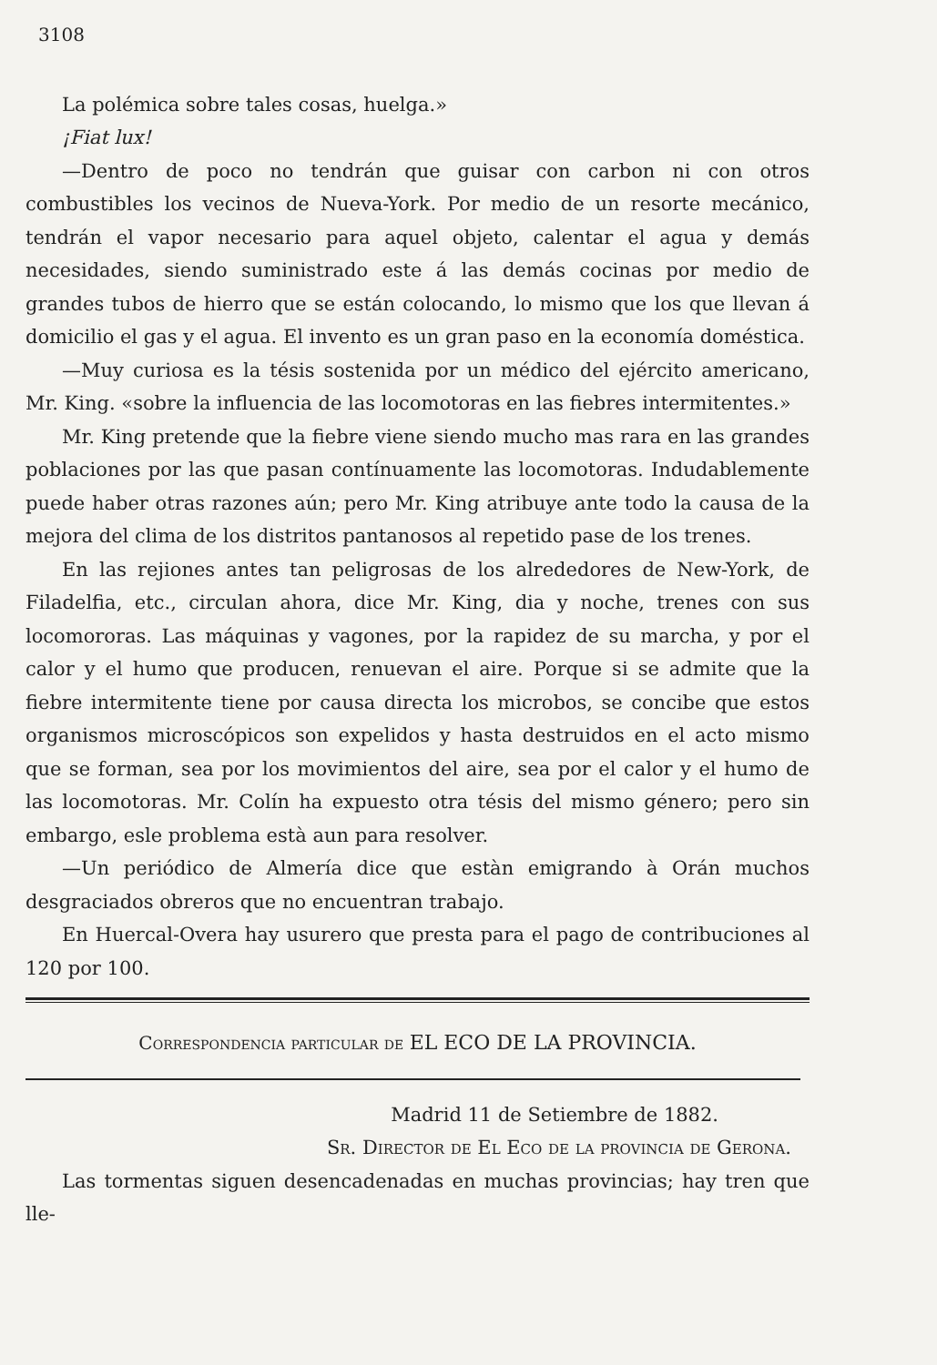3108
La polémica sobre tales cosas, huelga.»
¡Fiat lux!
—Dentro de poco no tendrán que guisar con carbon ni con otros combustibles los vecinos de Nueva-York. Por medio de un resorte mecánico, tendrán el vapor necesario para aquel objeto, calentar el agua y demás necesidades, siendo suministrado este á las demás cocinas por medio de grandes tubos de hierro que se están colocando, lo mismo que los que llevan á domicilio el gas y el agua. El invento es un gran paso en la economía doméstica.
—Muy curiosa es la tésis sostenida por un médico del ejército americano, Mr. King. «sobre la influencia de las locomotoras en las fiebres intermitentes.»
Mr. King pretende que la fiebre viene siendo mucho mas rara en las grandes poblaciones por las que pasan contínuamente las locomotoras. Indudablemente puede haber otras razones aún; pero Mr. King atribuye ante todo la causa de la mejora del clima de los distritos pantanosos al repetido pase de los trenes.
En las rejiones antes tan peligrosas de los alrededores de New-York, de Filadelfia, etc., circulan ahora, dice Mr. King, dia y noche, trenes con sus locomororas. Las máquinas y vagones, por la rapidez de su marcha, y por el calor y el humo que producen, renuevan el aire. Porque si se admite que la fiebre intermitente tiene por causa directa los microbos, se concibe que estos organismos microscópicos son expelidos y hasta destruidos en el acto mismo que se forman, sea por los movimientos del aire, sea por el calor y el humo de las locomotoras. Mr. Colín ha expuesto otra tésis del mismo género; pero sin embargo, esle problema està aun para resolver.
—Un periódico de Almería dice que estàn emigrando à Orán muchos desgraciados obreros que no encuentran trabajo.
En Huercal-Overa hay usurero que presta para el pago de contribuciones al 120 por 100.
Correspondencia particular de EL ECO DE LA PROVINCIA.
Madrid 11 de Setiembre de 1882.
Sr. Director de El Eco de la provincia de Gerona.
Las tormentas siguen desencadenadas en muchas provincias; hay tren que lle-